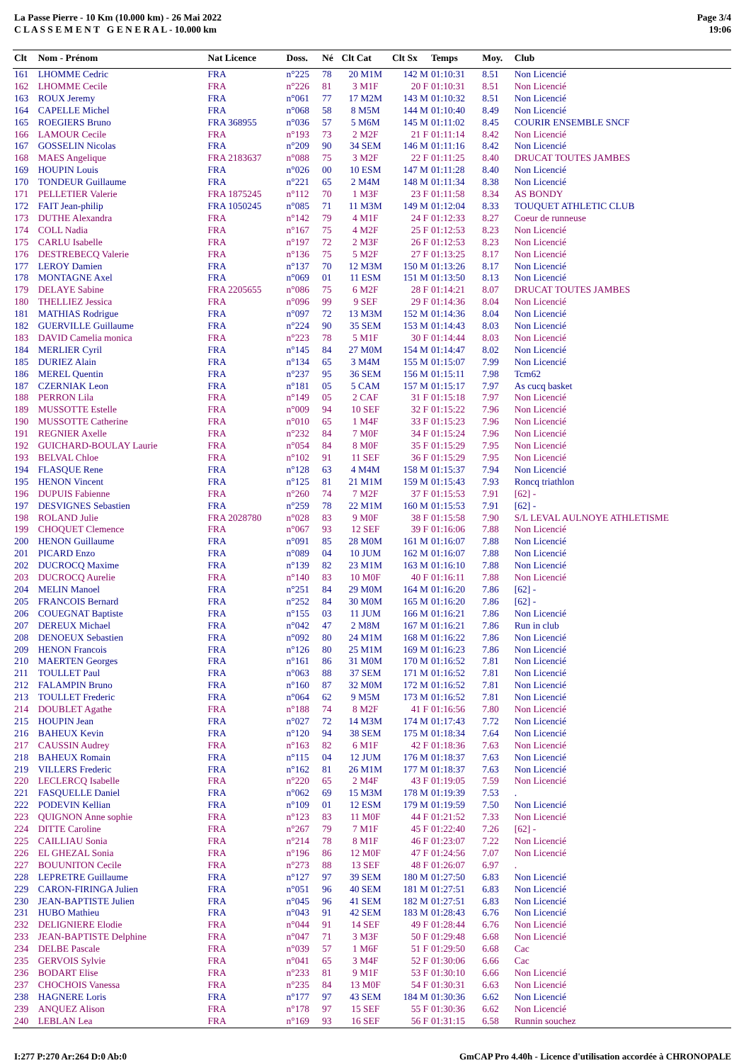La Passe Pierre - 10 Km (10.000 km) - 26 Mai 2022
C L A S S E M E N T G E N E R A L - 10.000 km
Page 3/4
19:06
| Clt | Nom - Prénom | Nat Licence | Doss. | Né | Clt Cat | Clt Sx | Temps | Moy. | Club |
| --- | --- | --- | --- | --- | --- | --- | --- | --- | --- |
| 161 | LHOMME Cedric | FRA | n°225 | 78 | 20 M1M | 142 M | 01:10:31 | 8.51 | Non Licencié |
| 162 | LHOMME Cecile | FRA | n°226 | 81 | 3 M1F | 20 F | 01:10:31 | 8.51 | Non Licencié |
| 163 | ROUX Jeremy | FRA | n°061 | 77 | 17 M2M | 143 M | 01:10:32 | 8.51 | Non Licencié |
| 164 | CAPELLE Michel | FRA | n°068 | 58 | 8 M5M | 144 M | 01:10:40 | 8.49 | Non Licencié |
| 165 | ROEGIERS Bruno | FRA 368955 | n°036 | 57 | 5 M6M | 145 M | 01:11:02 | 8.45 | COURIR ENSEMBLE SNCF |
| 166 | LAMOUR Cecile | FRA | n°193 | 73 | 2 M2F | 21 F | 01:11:14 | 8.42 | Non Licencié |
| 167 | GOSSELIN Nicolas | FRA | n°209 | 90 | 34 SEM | 146 M | 01:11:16 | 8.42 | Non Licencié |
| 168 | MAES Angelique | FRA 2183637 | n°088 | 75 | 3 M2F | 22 F | 01:11:25 | 8.40 | DRUCAT TOUTES JAMBES |
| 169 | HOUPIN Louis | FRA | n°026 | 00 | 10 ESM | 147 M | 01:11:28 | 8.40 | Non Licencié |
| 170 | TONDEUR Guillaume | FRA | n°221 | 65 | 2 M4M | 148 M | 01:11:34 | 8.38 | Non Licencié |
| 171 | PELLETIER Valerie | FRA 1875245 | n°112 | 70 | 1 M3F | 23 F | 01:11:58 | 8.34 | AS BONDY |
| 172 | FAIT Jean-philip | FRA 1050245 | n°085 | 71 | 11 M3M | 149 M | 01:12:04 | 8.33 | TOUQUET ATHLETIC CLUB |
| 173 | DUTHE Alexandra | FRA | n°142 | 79 | 4 M1F | 24 F | 01:12:33 | 8.27 | Coeur de runneuse |
| 174 | COLL Nadia | FRA | n°167 | 75 | 4 M2F | 25 F | 01:12:53 | 8.23 | Non Licencié |
| 175 | CARLU Isabelle | FRA | n°197 | 72 | 2 M3F | 26 F | 01:12:53 | 8.23 | Non Licencié |
| 176 | DESTREBECQ Valerie | FRA | n°136 | 75 | 5 M2F | 27 F | 01:13:25 | 8.17 | Non Licencié |
| 177 | LEROY Damien | FRA | n°137 | 70 | 12 M3M | 150 M | 01:13:26 | 8.17 | Non Licencié |
| 178 | MONTAGNE Axel | FRA | n°069 | 01 | 11 ESM | 151 M | 01:13:50 | 8.13 | Non Licencié |
| 179 | DELAYE Sabine | FRA 2205655 | n°086 | 75 | 6 M2F | 28 F | 01:14:21 | 8.07 | DRUCAT TOUTES JAMBES |
| 180 | THELLIEZ Jessica | FRA | n°096 | 99 | 9 SEF | 29 F | 01:14:36 | 8.04 | Non Licencié |
| 181 | MATHIAS Rodrigue | FRA | n°097 | 72 | 13 M3M | 152 M | 01:14:36 | 8.04 | Non Licencié |
| 182 | GUERVILLE Guillaume | FRA | n°224 | 90 | 35 SEM | 153 M | 01:14:43 | 8.03 | Non Licencié |
| 183 | DAVID Camelia monica | FRA | n°223 | 78 | 5 M1F | 30 F | 01:14:44 | 8.03 | Non Licencié |
| 184 | MERLIER Cyril | FRA | n°145 | 84 | 27 M0M | 154 M | 01:14:47 | 8.02 | Non Licencié |
| 185 | DURIEZ Alain | FRA | n°134 | 65 | 3 M4M | 155 M | 01:15:07 | 7.99 | Non Licencié |
| 186 | MEREL Quentin | FRA | n°237 | 95 | 36 SEM | 156 M | 01:15:11 | 7.98 | Tcm62 |
| 187 | CZERNIAK Leon | FRA | n°181 | 05 | 5 CAM | 157 M | 01:15:17 | 7.97 | As cucq basket |
| 188 | PERRON Lila | FRA | n°149 | 05 | 2 CAF | 31 F | 01:15:18 | 7.97 | Non Licencié |
| 189 | MUSSOTTE Estelle | FRA | n°009 | 94 | 10 SEF | 32 F | 01:15:22 | 7.96 | Non Licencié |
| 190 | MUSSOTTE Catherine | FRA | n°010 | 65 | 1 M4F | 33 F | 01:15:23 | 7.96 | Non Licencié |
| 191 | REGNIER Axelle | FRA | n°232 | 84 | 7 M0F | 34 F | 01:15:24 | 7.96 | Non Licencié |
| 192 | GUICHARD-BOULAY Laurie | FRA | n°054 | 84 | 8 M0F | 35 F | 01:15:29 | 7.95 | Non Licencié |
| 193 | BELVAL Chloe | FRA | n°102 | 91 | 11 SEF | 36 F | 01:15:29 | 7.95 | Non Licencié |
| 194 | FLASQUE Rene | FRA | n°128 | 63 | 4 M4M | 158 M | 01:15:37 | 7.94 | Non Licencié |
| 195 | HENON Vincent | FRA | n°125 | 81 | 21 M1M | 159 M | 01:15:43 | 7.93 | Roncq triathlon |
| 196 | DUPUIS Fabienne | FRA | n°260 | 74 | 7 M2F | 37 F | 01:15:53 | 7.91 | [62] - |
| 197 | DESVIGNES Sebastien | FRA | n°259 | 78 | 22 M1M | 160 M | 01:15:53 | 7.91 | [62] - |
| 198 | ROLAND Julie | FRA 2028780 | n°028 | 83 | 9 M0F | 38 F | 01:15:58 | 7.90 | S/L LEVAL AULNOYE ATHLETISME |
| 199 | CHOQUET Clemence | FRA | n°067 | 93 | 12 SEF | 39 F | 01:16:06 | 7.88 | Non Licencié |
| 200 | HENON Guillaume | FRA | n°091 | 85 | 28 M0M | 161 M | 01:16:07 | 7.88 | Non Licencié |
| 201 | PICARD Enzo | FRA | n°089 | 04 | 10 JUM | 162 M | 01:16:07 | 7.88 | Non Licencié |
| 202 | DUCROCQ Maxime | FRA | n°139 | 82 | 23 M1M | 163 M | 01:16:10 | 7.88 | Non Licencié |
| 203 | DUCROCQ Aurelie | FRA | n°140 | 83 | 10 M0F | 40 F | 01:16:11 | 7.88 | Non Licencié |
| 204 | MELIN Manoel | FRA | n°251 | 84 | 29 M0M | 164 M | 01:16:20 | 7.86 | [62] - |
| 205 | FRANCOIS Bernard | FRA | n°252 | 84 | 30 M0M | 165 M | 01:16:20 | 7.86 | [62] - |
| 206 | COUEGNAT Baptiste | FRA | n°155 | 03 | 11 JUM | 166 M | 01:16:21 | 7.86 | Non Licencié |
| 207 | DEREUX Michael | FRA | n°042 | 47 | 2 M8M | 167 M | 01:16:21 | 7.86 | Run in club |
| 208 | DENOEUX Sebastien | FRA | n°092 | 80 | 24 M1M | 168 M | 01:16:22 | 7.86 | Non Licencié |
| 209 | HENON Francois | FRA | n°126 | 80 | 25 M1M | 169 M | 01:16:23 | 7.86 | Non Licencié |
| 210 | MAERTEN Georges | FRA | n°161 | 86 | 31 M0M | 170 M | 01:16:52 | 7.81 | Non Licencié |
| 211 | TOULLET Paul | FRA | n°063 | 88 | 37 SEM | 171 M | 01:16:52 | 7.81 | Non Licencié |
| 212 | FALAMPIN Bruno | FRA | n°160 | 87 | 32 M0M | 172 M | 01:16:52 | 7.81 | Non Licencié |
| 213 | TOULLET Frederic | FRA | n°064 | 62 | 9 M5M | 173 M | 01:16:52 | 7.81 | Non Licencié |
| 214 | DOUBLET Agathe | FRA | n°188 | 74 | 8 M2F | 41 F | 01:16:56 | 7.80 | Non Licencié |
| 215 | HOUPIN Jean | FRA | n°027 | 72 | 14 M3M | 174 M | 01:17:43 | 7.72 | Non Licencié |
| 216 | BAHEUX Kevin | FRA | n°120 | 94 | 38 SEM | 175 M | 01:18:34 | 7.64 | Non Licencié |
| 217 | CAUSSIN Audrey | FRA | n°163 | 82 | 6 M1F | 42 F | 01:18:36 | 7.63 | Non Licencié |
| 218 | BAHEUX Romain | FRA | n°115 | 04 | 12 JUM | 176 M | 01:18:37 | 7.63 | Non Licencié |
| 219 | VILLERS Frederic | FRA | n°162 | 81 | 26 M1M | 177 M | 01:18:37 | 7.63 | Non Licencié |
| 220 | LECLERCQ Isabelle | FRA | n°220 | 65 | 2 M4F | 43 F | 01:19:05 | 7.59 | Non Licencié |
| 221 | FASQUELLE Daniel | FRA | n°062 | 69 | 15 M3M | 178 M | 01:19:39 | 7.53 | . |
| 222 | PODEVIN Kellian | FRA | n°109 | 01 | 12 ESM | 179 M | 01:19:59 | 7.50 | Non Licencié |
| 223 | QUIGNON Anne sophie | FRA | n°123 | 83 | 11 M0F | 44 F | 01:21:52 | 7.33 | Non Licencié |
| 224 | DITTE Caroline | FRA | n°267 | 79 | 7 M1F | 45 F | 01:22:40 | 7.26 | [62] - |
| 225 | CAILLIAU Sonia | FRA | n°214 | 78 | 8 M1F | 46 F | 01:23:07 | 7.22 | Non Licencié |
| 226 | EL GHEZAL Sonia | FRA | n°196 | 86 | 12 M0F | 47 F | 01:24:56 | 7.07 | Non Licencié |
| 227 | BOUUNITON Cecile | FRA | n°273 | 88 | 13 SEF | 48 F | 01:26:07 | 6.97 | . |
| 228 | LEPRETRE Guillaume | FRA | n°127 | 97 | 39 SEM | 180 M | 01:27:50 | 6.83 | Non Licencié |
| 229 | CARON-FIRINGA Julien | FRA | n°051 | 96 | 40 SEM | 181 M | 01:27:51 | 6.83 | Non Licencié |
| 230 | JEAN-BAPTISTE Julien | FRA | n°045 | 96 | 41 SEM | 182 M | 01:27:51 | 6.83 | Non Licencié |
| 231 | HUBO Mathieu | FRA | n°043 | 91 | 42 SEM | 183 M | 01:28:43 | 6.76 | Non Licencié |
| 232 | DELIGNIERE Elodie | FRA | n°044 | 91 | 14 SEF | 49 F | 01:28:44 | 6.76 | Non Licencié |
| 233 | JEAN-BAPTISTE Delphine | FRA | n°047 | 71 | 3 M3F | 50 F | 01:29:48 | 6.68 | Non Licencié |
| 234 | DELBE Pascale | FRA | n°039 | 57 | 1 M6F | 51 F | 01:29:50 | 6.68 | Cac |
| 235 | GERVOIS Sylvie | FRA | n°041 | 65 | 3 M4F | 52 F | 01:30:06 | 6.66 | Cac |
| 236 | BODART Elise | FRA | n°233 | 81 | 9 M1F | 53 F | 01:30:10 | 6.66 | Non Licencié |
| 237 | CHOCHOIS Vanessa | FRA | n°235 | 84 | 13 M0F | 54 F | 01:30:31 | 6.63 | Non Licencié |
| 238 | HAGNERE Loris | FRA | n°177 | 97 | 43 SEM | 184 M | 01:30:36 | 6.62 | Non Licencié |
| 239 | ANQUEZ Alison | FRA | n°178 | 97 | 15 SEF | 55 F | 01:30:36 | 6.62 | Non Licencié |
| 240 | LEBLAN Lea | FRA | n°169 | 93 | 16 SEF | 56 F | 01:31:15 | 6.58 | Runnin souchez |
I:277 P:270 Ar:264 D:0 Ab:0 GmCAP Pro 4.40h - Licence d'utilisation accordée à CHRONOPALE